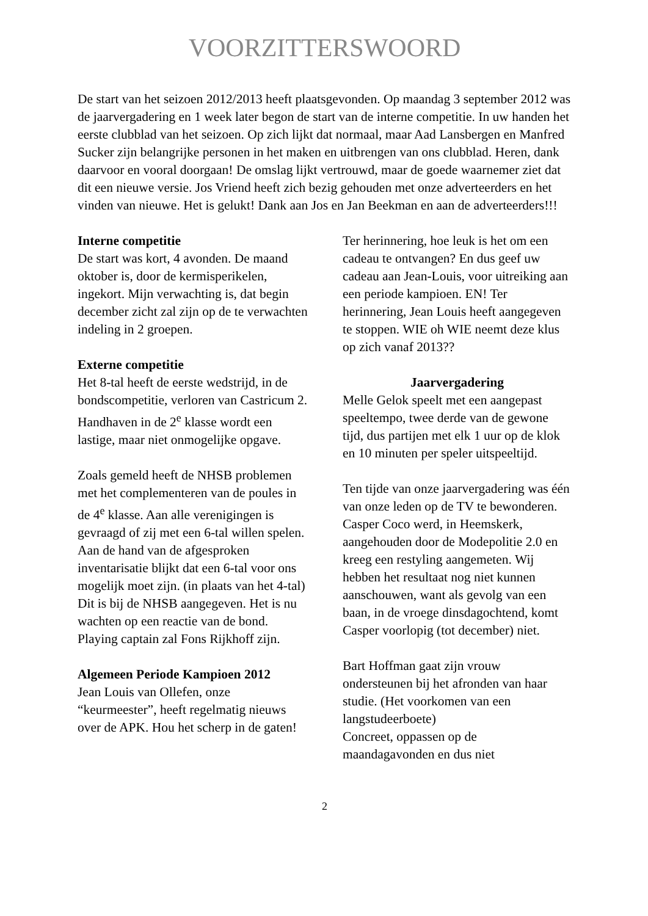VOORZITTERSWOORD
De start van het seizoen 2012/2013 heeft plaatsgevonden. Op maandag 3 september 2012 was de jaarvergadering en 1 week later begon de start van de interne competitie. In uw handen het eerste clubblad van het seizoen. Op zich lijkt dat normaal, maar Aad Lansbergen en Manfred Sucker zijn belangrijke personen in het maken en uitbrengen van ons clubblad. Heren, dank daarvoor en vooral doorgaan! De omslag lijkt vertrouwd, maar de goede waarnemer ziet dat dit een nieuwe versie. Jos Vriend heeft zich bezig gehouden met onze adverteerders en het vinden van nieuwe. Het is gelukt! Dank aan Jos en Jan Beekman en aan de adverteerders!!!
Interne competitie
De start was kort, 4 avonden. De maand oktober is, door de kermisperikelen, ingekort. Mijn verwachting is, dat begin december zicht zal zijn op de te verwachten indeling in 2 groepen.
Externe competitie
Het 8-tal heeft de eerste wedstrijd, in de bondscompetitie, verloren van Castricum 2. Handhaven in de 2<sup>e</sup> klasse wordt een lastige, maar niet onmogelijke opgave.
Zoals gemeld heeft de NHSB problemen met het complementeren van de poules in de 4<sup>e</sup> klasse. Aan alle verenigingen is gevraagd of zij met een 6-tal willen spelen.
Aan de hand van de afgesproken inventarisatie blijkt dat een 6-tal voor ons mogelijk moet zijn. (in plaats van het 4-tal) Dit is bij de NHSB aangegeven. Het is nu wachten op een reactie van de bond. Playing captain zal Fons Rijkhoff zijn.
Algemeen Periode Kampioen 2012
Jean Louis van Ollefen, onze “keurmeester”, heeft regelmatig nieuws over de APK. Hou het scherp in de gaten!
Ter herinnering, hoe leuk is het om een cadeau te ontvangen? En dus geef uw cadeau aan Jean-Louis, voor uitreiking aan een periode kampioen. EN! Ter herinnering, Jean Louis heeft aangegeven te stoppen. WIE oh WIE neemt deze klus op zich vanaf 2013??
Jaarvergadering
Melle Gelok speelt met een aangepast speeltempo, twee derde van de gewone tijd, dus partijen met elk 1 uur op de klok en 10 minuten per speler uitspeeltijd.
Ten tijde van onze jaarvergadering was één van onze leden op de TV te bewonderen. Casper Coco werd, in Heemskerk, aangehouden door de Modepolitie 2.0 en kreeg een restyling aangemeten. Wij hebben het resultaat nog niet kunnen aanschouwen, want als gevolg van een baan, in de vroege dinsdagochtend, komt Casper voorlopig (tot december) niet.
Bart Hoffman gaat zijn vrouw ondersteunen bij het afronden van haar studie. (Het voorkomen van een langstudeerboete)
Concreet, oppassen op de maandagavonden en dus niet
2